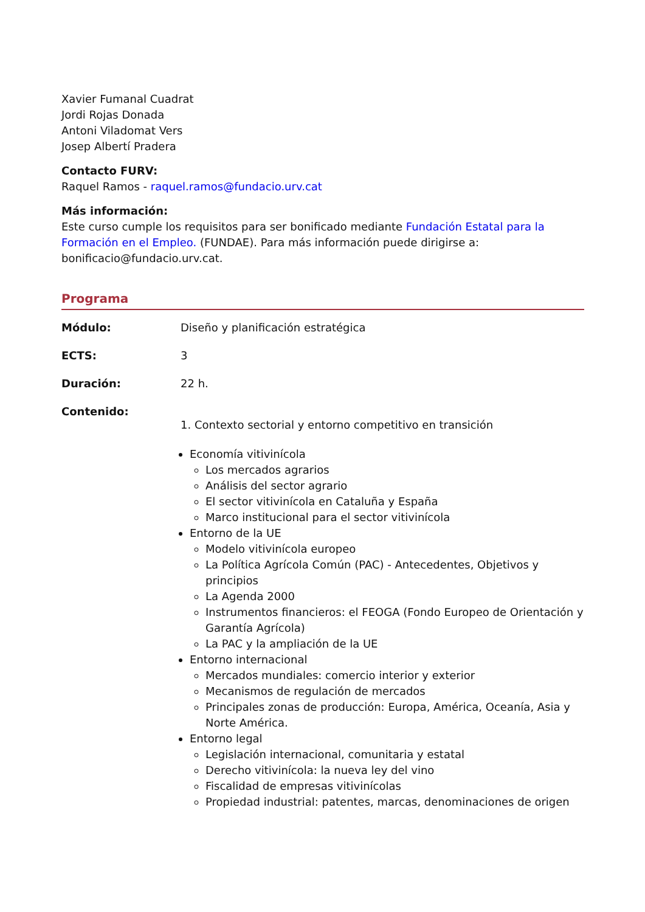Xavier Fumanal Cuadrat
Jordi Rojas Donada
Antoni Viladomat Vers
Josep Albertí Pradera
Contacto FURV:
Raquel Ramos - raquel.ramos@fundacio.urv.cat
Más información:
Este curso cumple los requisitos para ser bonificado mediante Fundación Estatal para la Formación en el Empleo. (FUNDAE). Para más información puede dirigirse a: bonificacio@fundacio.urv.cat.
Programa
Módulo: Diseño y planificación estratégica
ECTS: 3
Duración: 22 h.
Contenido:
1. Contexto sectorial y entorno competitivo en transición
Economía vitivinícola
Los mercados agrarios
Análisis del sector agrario
El sector vitivinícola en Cataluña y España
Marco institucional para el sector vitivinícola
Entorno de la UE
Modelo vitivinícola europeo
La Política Agrícola Común (PAC) - Antecedentes, Objetivos y principios
La Agenda 2000
Instrumentos financieros: el FEOGA (Fondo Europeo de Orientación y Garantía Agrícola)
La PAC y la ampliación de la UE
Entorno internacional
Mercados mundiales: comercio interior y exterior
Mecanismos de regulación de mercados
Principales zonas de producción: Europa, América, Oceanía, Asia y Norte América.
Entorno legal
Legislación internacional, comunitaria y estatal
Derecho vitivinícola: la nueva ley del vino
Fiscalidad de empresas vitivinícolas
Propiedad industrial: patentes, marcas, denominaciones de origen